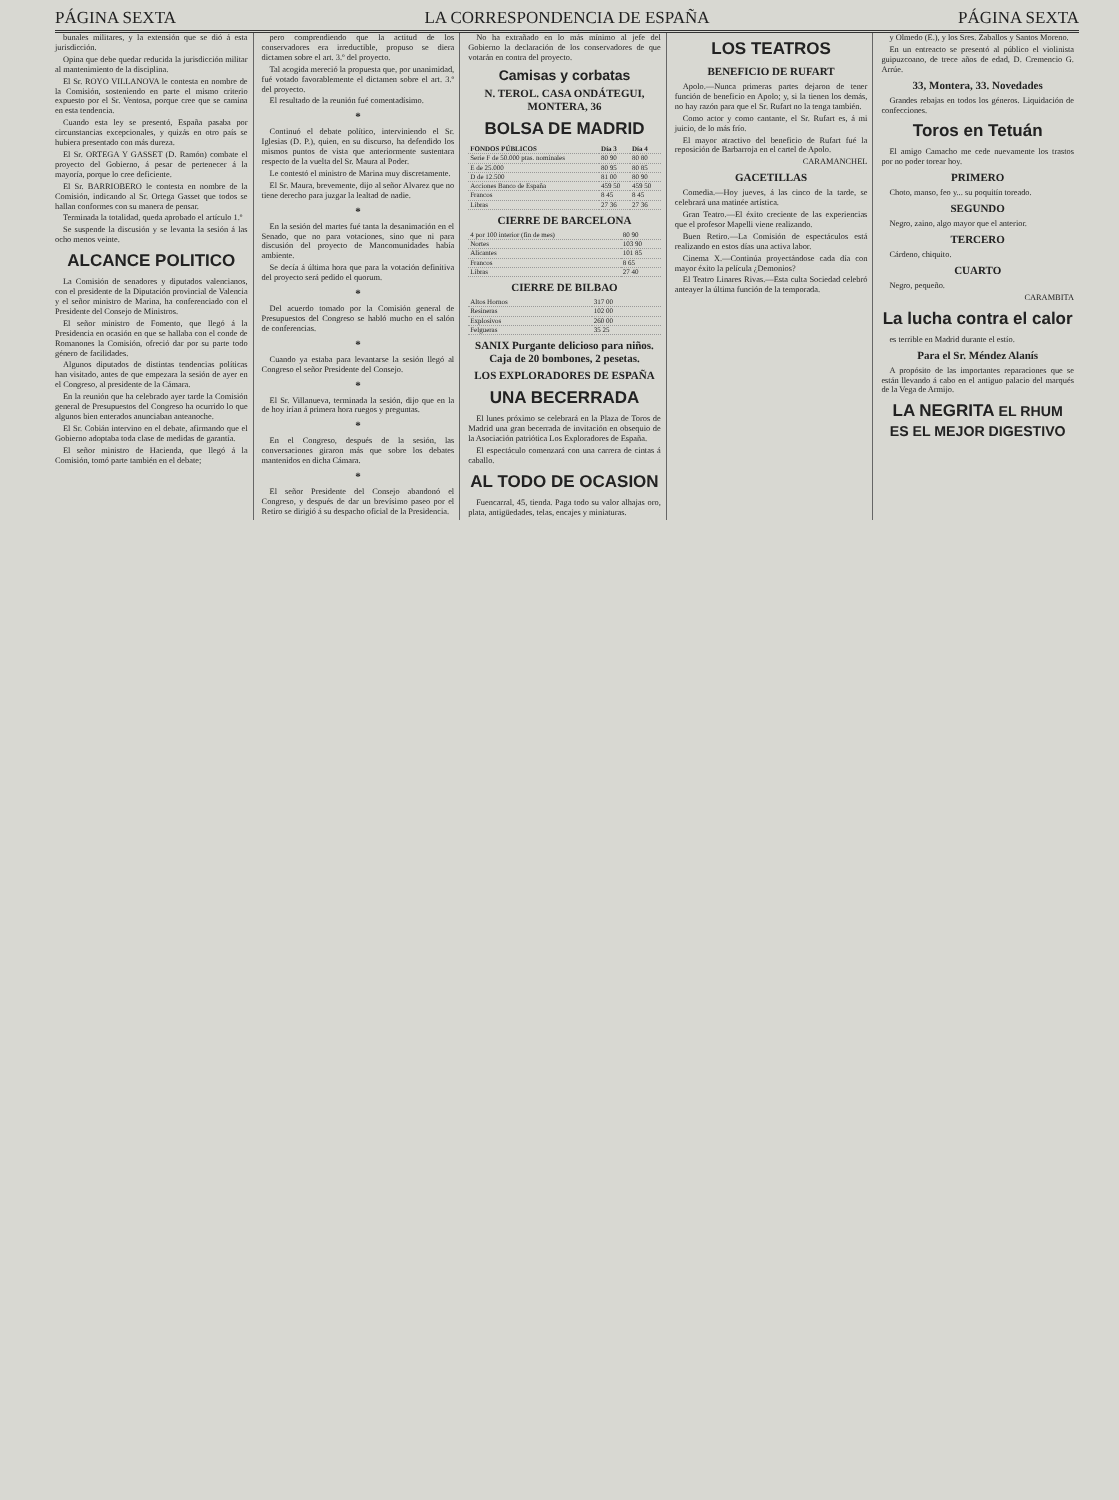PÁGINA SEXTA LA CORRESPONDENCIA DE ESPAÑA PÁGINA SEXTA
bunales militares, y la extensión que se dió á esta jurisdicción.
Opina que debe quedar reducida la jurisdicción militar al mantenimiento de la disciplina.
El Sr. ROYO VILLANOVA le contesta en nombre de la Comisión, sosteniendo en parte el mismo criterio expuesto por el Sr. Ventosa, porque cree que se camina en esta tendencia.
Cuando esta ley se presentó, España pasaba por circunstancias excepcionales, y quizás en otro país se hubiera presentado con más dureza.
El Sr. ORTEGA Y GASSET (D. Ramón) combate el proyecto del Gobierno, á pesar de pertenecer á la mayoría, porque lo cree deficiente.
El Sr. BARRIOBERO le contesta en nombre de la Comisión, indicando al Sr. Ortega Gasset que todos se hallan conformes con su manera de pensar.
Terminada la totalidad, queda aprobado el artículo 1.º
Se suspende la discusión y se levanta la sesión á las ocho menos veinte.
ALCANCE POLITICO
La Comisión de senadores y diputados valencianos, con el presidente de la Diputación provincial de Valencia y el señor ministro de Marina, ha conferenciado con el Presidente del Consejo de Ministros.
El señor ministro de Fomento, que llegó á la Presidencia en ocasión en que se hallaba con el conde de Romanones la Comisión, ofreció dar por su parte todo género de facilidades.
Algunos diputados de distintas tendencias políticas han visitado, antes de que empezara la sesión de ayer en el Congreso, al presidente de la Cámara.
En la reunión que ha celebrado ayer tarde la Comisión general de Presupuestos del Congreso ha ocurrido lo que algunos bien enterados anunciaban anteanoche.
El Sr. Cobián intervino en el debate, afirmando que el Gobierno adoptaba toda clase de medidas de garantía.
El señor ministro de Hacienda, que llegó á la Comisión, tomó parte también en el debate;
pero comprendiendo que la actitud de los conservadores era irreductible, propuso se diera dictamen sobre el art. 3.º del proyecto.
Tal acogida mereció la propuesta que, por unanimidad, fué votado favorablemente el dictamen sobre el art. 3.º del proyecto.
El resultado de la reunión fué comentadísimo.
*
Continuó el debate político, interviniendo el Sr. Iglesias (D. P.), quien, en su discurso, ha defendido los mismos puntos de vista que anteriormente sustentara respecto de la vuelta del Sr. Maura al Poder.
Le contestó el ministro de Marina muy discretamente.
El Sr. Maura, brevemente, dijo al señor Alvarez que no tiene derecho para juzgar la lealtad de nadie.
*
En la sesión del martes fué tanta la desanimación en el Senado, que no para votaciones, sino que ni para discusión del proyecto de Mancomunidades había ambiente.
Se decía á última hora que para la votación definitiva del proyecto será pedido el quorum.
*
Del acuerdo tomado por la Comisión general de Presupuestos del Congreso se habló mucho en el salón de conferencias.
*
Cuando ya estaba para levantarse la sesión llegó al Congreso el señor Presidente del Consejo.
*
El Sr. Villanueva, terminada la sesión, dijo que en la de hoy irían á primera hora ruegos y preguntas.
*
En el Congreso, después de la sesión, las conversaciones giraron más que sobre los debates mantenidos en dicha Cámara.
*
El señor Presidente del Consejo abandonó el Congreso, y después de dar un brevísimo paseo por el Retiro se dirigió á su despacho oficial de la Presidencia.
No ha extrañado en lo más mínimo al jefe del Gobierno la declaración de los conservadores de que votarán en contra del proyecto.
Camisas y corbatas
N. TEROL. CASA ONDÁTEGUI, MONTERA, 36
BOLSA DE MADRID
| FONDOS PÚBLICOS | Día 3 | Día 4 |
| --- | --- | --- |
| Serie F de 50.000 ptas. nominales | 80 90 | 80 80 |
| E de 25.000 | 80 95 | 80 85 |
| D de 12.500 | 81 00 | 80 90 |
| Acciones Banco de España | 459 50 | 459 50 |
| Francos | 8 45 | 8 45 |
| Libras | 27 36 | 27 36 |
CIERRE DE BARCELONA
| 4 por 100 interior (fin de mes) | 80 90 |
| Nortes | 103 90 |
| Alicantes | 101 85 |
| Francos | 8 65 |
| Libras | 27 40 |
CIERRE DE BILBAO
| Altos Hornos | 317 00 |
| Resineras | 102 00 |
| Explosivos | 260 00 |
| Felgueras | 35 25 |
SANIX Purgante delicioso para niños. Caja de 20 bombones, 2 pesetas.
LOS EXPLORADORES DE ESPAÑA
UNA BECERRADA
El lunes próximo se celebrará en la Plaza de Toros de Madrid una gran becerrada de invitación en obsequio de la Asociación patriótica Los Exploradores de España.
El espectáculo comenzará con una carrera de cintas á caballo.
AL TODO DE OCASION
Fuencarral, 45, tienda. Paga todo su valor alhajas oro, plata, antigüedades, telas, encajes y miniaturas.
LOS TEATROS
BENEFICIO DE RUFART
Apolo.—Nunca primeras partes dejaron de tener función de beneficio en Apolo; y, si la tienen los demás, no hay razón para que el Sr. Rufart no la tenga también.
Como actor y como cantante, el Sr. Rufart es, á mi juicio, de lo más frío.
El mayor atractivo del beneficio de Rufart fué la reposición de Barbarroja en el cartel de Apolo.
CARAMANCHEL
GACETILLAS
Comedia.—Hoy jueves, á las cinco de la tarde, se celebrará una matinée artística.
Gran Teatro.—El éxito creciente de las experiencias que el profesor Mapelli viene realizando.
Buen Retiro.—La Comisión de espectáculos está realizando en estos días una activa labor.
Cinema X.—Continúa proyectándose cada día con mayor éxito la película ¿Demonios?
El Teatro Linares Rivas.—Esta culta Sociedad celebró anteayer la última función de la temporada.
y Olmedo (E.), y los Sres. Zaballos y Santos Moreno.
En un entreacto se presentó al público el violinista guipuzcoano, de trece años de edad, D. Cremencio G. Arrúe.
33, Montera, 33. Novedades
Grandes rebajas en todos los géneros. Liquidación de confecciones.
Toros en Tetuán
El amigo Camacho me cede nuevamente los trastos por no poder torear hoy.
PRIMERO
Choto, manso, feo y... su poquitín toreado.
SEGUNDO
Negro, zaino, algo mayor que el anterior.
TERCERO
Cárdeno, chiquito.
CUARTO
Negro, pequeño.
CARAMBITA
La lucha contra el calor
es terrible en Madrid durante el estío.
Para el Sr. Méndez Alanís
A propósito de las importantes reparaciones que se están llevando á cabo en el antiguo palacio del marqués de la Vega de Armijo.
LA NEGRITA EL RHUM ES EL MEJOR DIGESTIVO